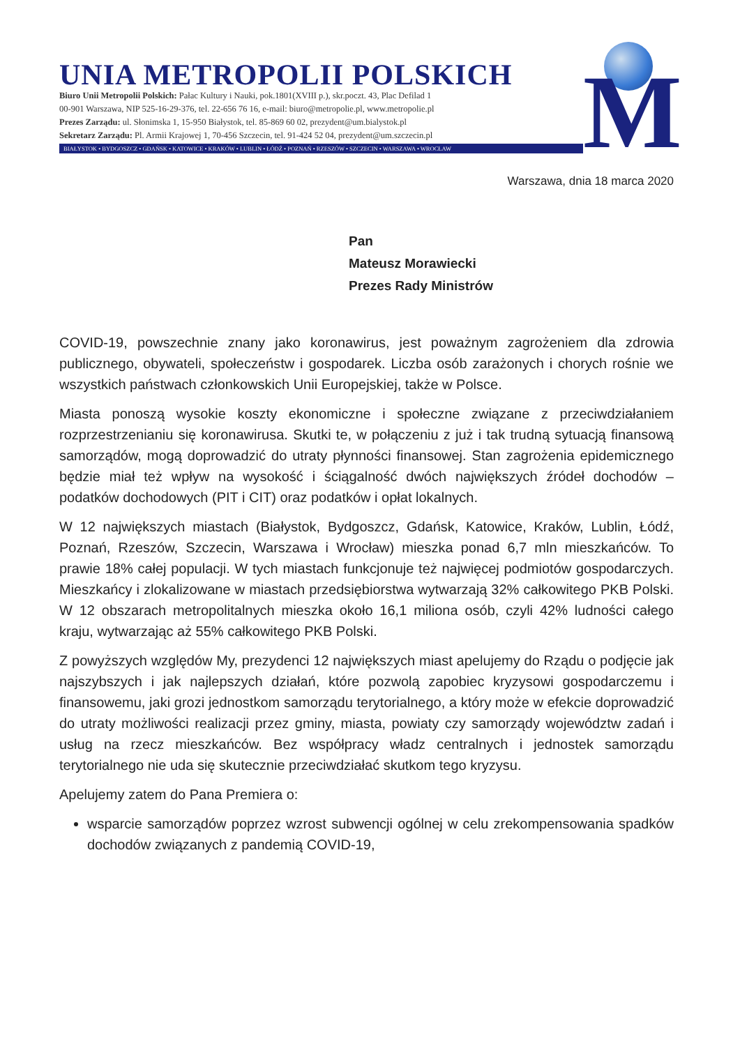UNIA METROPOLII POLSKICH
Biuro Unii Metropolii Polskich: Pałac Kultury i Nauki, pok.1801(XVIII p.), skr.poczt. 43, Plac Defilad 1
00-901 Warszawa, NIP 525-16-29-376, tel. 22-656 76 16, e-mail: biuro@metropolie.pl, www.metropolie.pl
Prezes Zarządu: ul. Słonimska 1, 15-950 Białystok, tel. 85-869 60 02, prezydent@um.bialystok.pl
Sekretarz Zarządu: Pl. Armii Krajowej 1, 70-456 Szczecin, tel. 91-424 52 04, prezydent@um.szczecin.pl
BIAŁYSTOK • BYDGOSZCZ • GDAŃSK • KATOWICE • KRAKÓW • LUBLIN • ŁÓDŹ • POZNAŃ • RZESZÓW • SZCZECIN • WARSZAWA • WROCŁAW
M
Warszawa, dnia 18 marca 2020
Pan
Mateusz Morawiecki
Prezes Rady Ministrów
COVID-19, powszechnie znany jako koronawirus, jest poważnym zagrożeniem dla zdrowia publicznego, obywateli, społeczeństw i gospodarek. Liczba osób zarażonych i chorych rośnie we wszystkich państwach członkowskich Unii Europejskiej, także w Polsce.
Miasta ponoszą wysokie koszty ekonomiczne i społeczne związane z przeciwdziałaniem rozprzestrzenianiu się koronawirusa. Skutki te, w połączeniu z już i tak trudną sytuacją finansową samorządów, mogą doprowadzić do utraty płynności finansowej. Stan zagrożenia epidemicznego będzie miał też wpływ na wysokość i ściągalność dwóch największych źródeł dochodów – podatków dochodowych (PIT i CIT) oraz podatków i opłat lokalnych.
W 12 największych miastach (Białystok, Bydgoszcz, Gdańsk, Katowice, Kraków, Lublin, Łódź, Poznań, Rzeszów, Szczecin, Warszawa i Wrocław) mieszka ponad 6,7 mln mieszkańców. To prawie 18% całej populacji. W tych miastach funkcjonuje też najwięcej podmiotów gospodarczych. Mieszkańcy i zlokalizowane w miastach przedsiębiorstwa wytwarzają 32% całkowitego PKB Polski. W 12 obszarach metropolitalnych mieszka około 16,1 miliona osób, czyli 42% ludności całego kraju, wytwarzając aż 55% całkowitego PKB Polski.
Z powyższych względów My, prezydenci 12 największych miast apelujemy do Rządu o podjęcie jak najszybszych i jak najlepszych działań, które pozwolą zapobiec kryzysowi gospodarczemu i finansowemu, jaki grozi jednostkom samorządu terytorialnego, a który może w efekcie doprowadzić do utraty możliwości realizacji przez gminy, miasta, powiaty czy samorządy województw zadań i usług na rzecz mieszkańców. Bez współpracy władz centralnych i jednostek samorządu terytorialnego nie uda się skutecznie przeciwdziałać skutkom tego kryzysu.
Apelujemy zatem do Pana Premiera o:
wsparcie samorządów poprzez wzrost subwencji ogólnej w celu zrekompensowania spadków dochodów związanych z pandemią COVID-19,